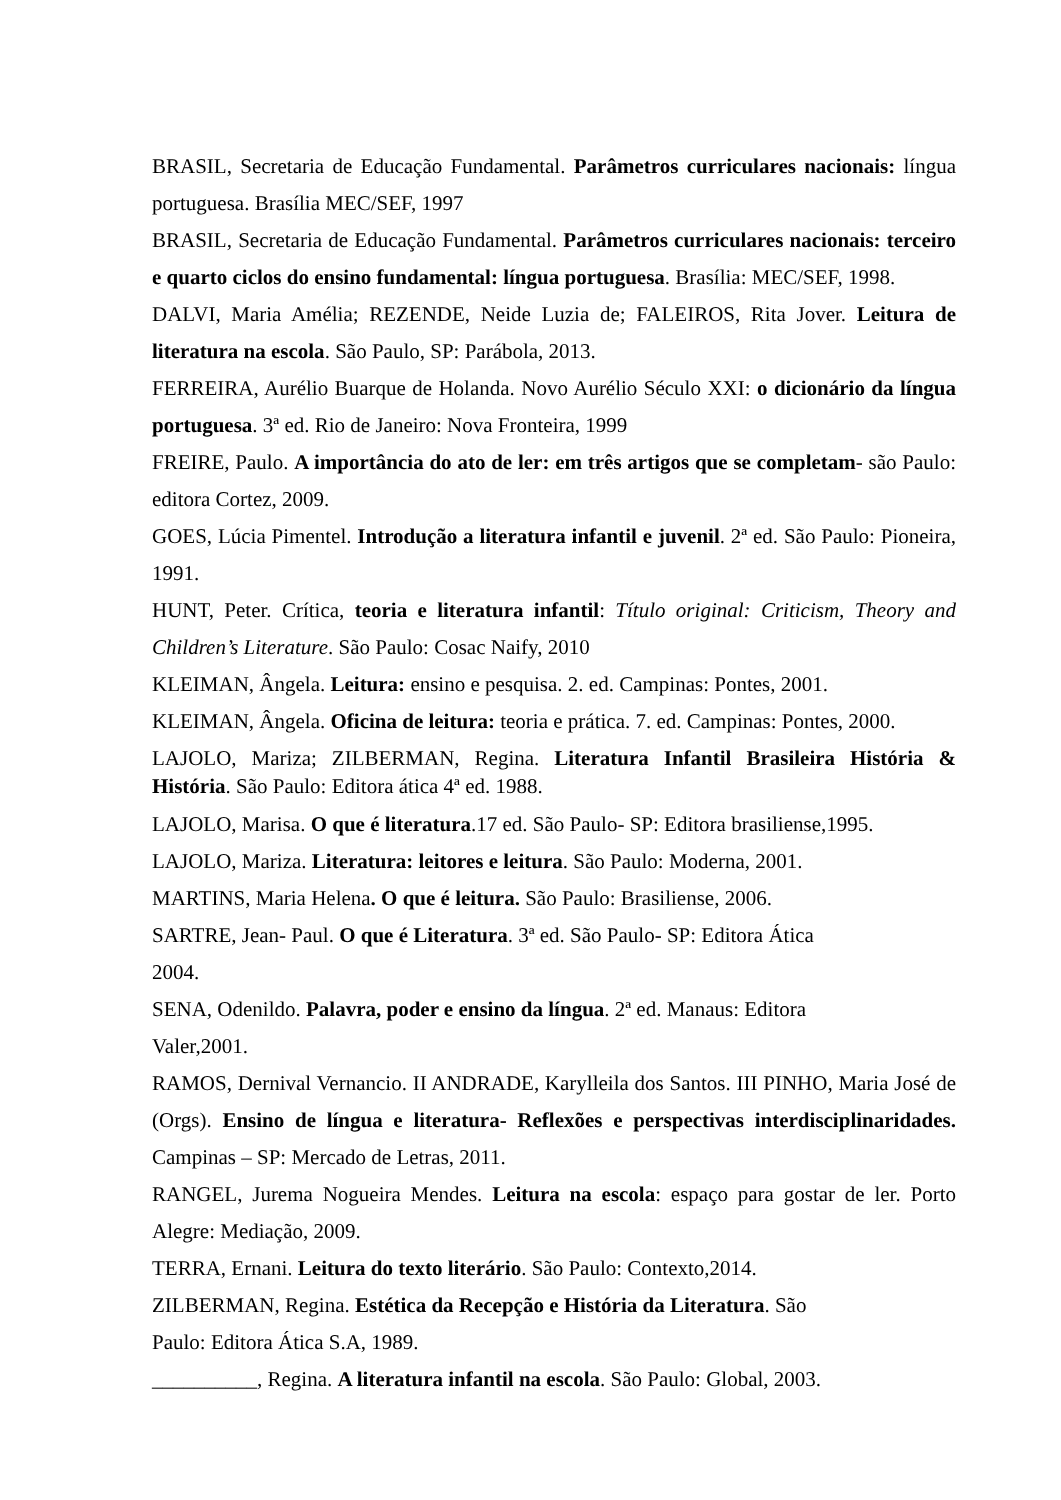BRASIL, Secretaria de Educação Fundamental. Parâmetros curriculares nacionais: língua portuguesa. Brasília MEC/SEF, 1997
BRASIL, Secretaria de Educação Fundamental. Parâmetros curriculares nacionais: terceiro e quarto ciclos do ensino fundamental: língua portuguesa. Brasília: MEC/SEF, 1998.
DALVI, Maria Amélia; REZENDE, Neide Luzia de; FALEIROS, Rita Jover. Leitura de literatura na escola. São Paulo, SP: Parábola, 2013.
FERREIRA, Aurélio Buarque de Holanda. Novo Aurélio Século XXI: o dicionário da língua portuguesa. 3ª ed. Rio de Janeiro: Nova Fronteira, 1999
FREIRE, Paulo. A importância do ato de ler: em três artigos que se completam- são Paulo: editora Cortez, 2009.
GOES, Lúcia Pimentel. Introdução a literatura infantil e juvenil. 2ª ed. São Paulo: Pioneira, 1991.
HUNT, Peter. Crítica, teoria e literatura infantil: Título original: Criticism, Theory and Children’s Literature. São Paulo: Cosac Naify, 2010
KLEIMAN, Ângela. Leitura: ensino e pesquisa. 2. ed. Campinas: Pontes, 2001.
KLEIMAN, Ângela. Oficina de leitura: teoria e prática. 7. ed. Campinas: Pontes, 2000.
LAJOLO, Mariza; ZILBERMAN, Regina. Literatura Infantil Brasileira História & História. São Paulo: Editora ática 4ª ed. 1988.
LAJOLO, Marisa. O que é literatura.17 ed. São Paulo- SP: Editora brasiliense,1995.
LAJOLO, Mariza. Literatura: leitores e leitura. São Paulo: Moderna, 2001.
MARTINS, Maria Helena. O que é leitura. São Paulo: Brasiliense, 2006.
SARTRE, Jean- Paul. O que é Literatura. 3ª ed. São Paulo- SP: Editora Ática
2004.
SENA, Odenildo. Palavra, poder e ensino da língua. 2ª ed. Manaus: Editora
Valer,2001.
RAMOS, Dernival Vernancio. II ANDRADE, Karylleila dos Santos. III PINHO, Maria José de (Orgs). Ensino de língua e literatura- Reflexões e perspectivas interdisciplinaridades. Campinas – SP: Mercado de Letras, 2011.
RANGEL, Jurema Nogueira Mendes. Leitura na escola: espaço para gostar de ler. Porto Alegre: Mediação, 2009.
TERRA, Ernani. Leitura do texto literário. São Paulo: Contexto,2014.
ZILBERMAN, Regina. Estética da Recepção e História da Literatura. São
Paulo: Editora Ática S.A, 1989.
__________, Regina. A literatura infantil na escola. São Paulo: Global, 2003.